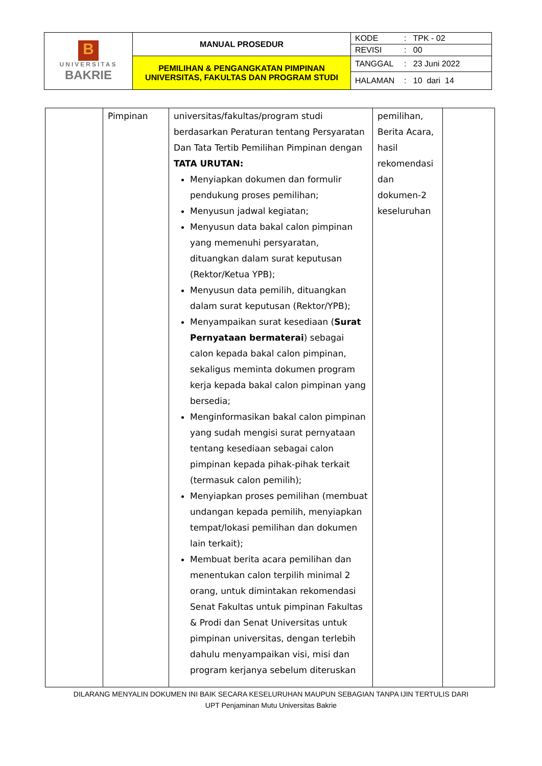| B UNIVERSITAS BAKRIE | MANUAL PROSEDUR | KODE | : TPK - 02 |
| | | REVISI | : 00 |
| | PEMILIHAN & PENGANGKATAN PIMPINAN UNIVERSITAS, FAKULTAS DAN PROGRAM STUDI | TANGGAL | : 23 Juni 2022 |
| | | HALAMAN | : 10 dari 14 |
| | Pimpinan | universitas/fakultas/program studi berdasarkan Peraturan tentang Persyaratan Dan Tata Tertib Pemilihan Pimpinan dengan TATA URUTAN: Menyiapkan dokumen dan formulir pendukung proses pemilihan; Menyusun jadwal kegiatan; Menyusun data bakal calon pimpinan yang memenuhi persyaratan, dituangkan dalam surat keputusan (Rektor/Ketua YPB); Menyusun data pemilih, dituangkan dalam surat keputusan (Rektor/YPB); Menyampaikan surat kesediaan ( Surat Pernyataan bermaterai ) sebagai calon kepada bakal calon pimpinan, sekaligus meminta dokumen program kerja kepada bakal calon pimpinan yang bersedia; Menginformasikan bakal calon pimpinan yang sudah mengisi surat pernyataan tentang kesediaan sebagai calon pimpinan kepada pihak-pihak terkait (termasuk calon pemilih); Menyiapkan proses pemilihan (membuat undangan kepada pemilih, menyiapkan tempat/lokasi pemilihan dan dokumen lain terkait); Membuat berita acara pemilihan dan menentukan calon terpilih minimal 2 orang, untuk dimintakan rekomendasi Senat Fakultas untuk pimpinan Fakultas & Prodi dan Senat Universitas untuk pimpinan universitas, dengan terlebih dahulu menyampaikan visi, misi dan program kerjanya sebelum diteruskan | pemilihan, Berita Acara, hasil rekomendasi dan dokumen-2 keseluruhan | |
DILARANG MENYALIN DOKUMEN INI BAIK SECARA KESELURUHAN MAUPUN SEBAGIAN TANPA IJIN TERTULIS DARI
UPT Penjaminan Mutu Universitas Bakrie